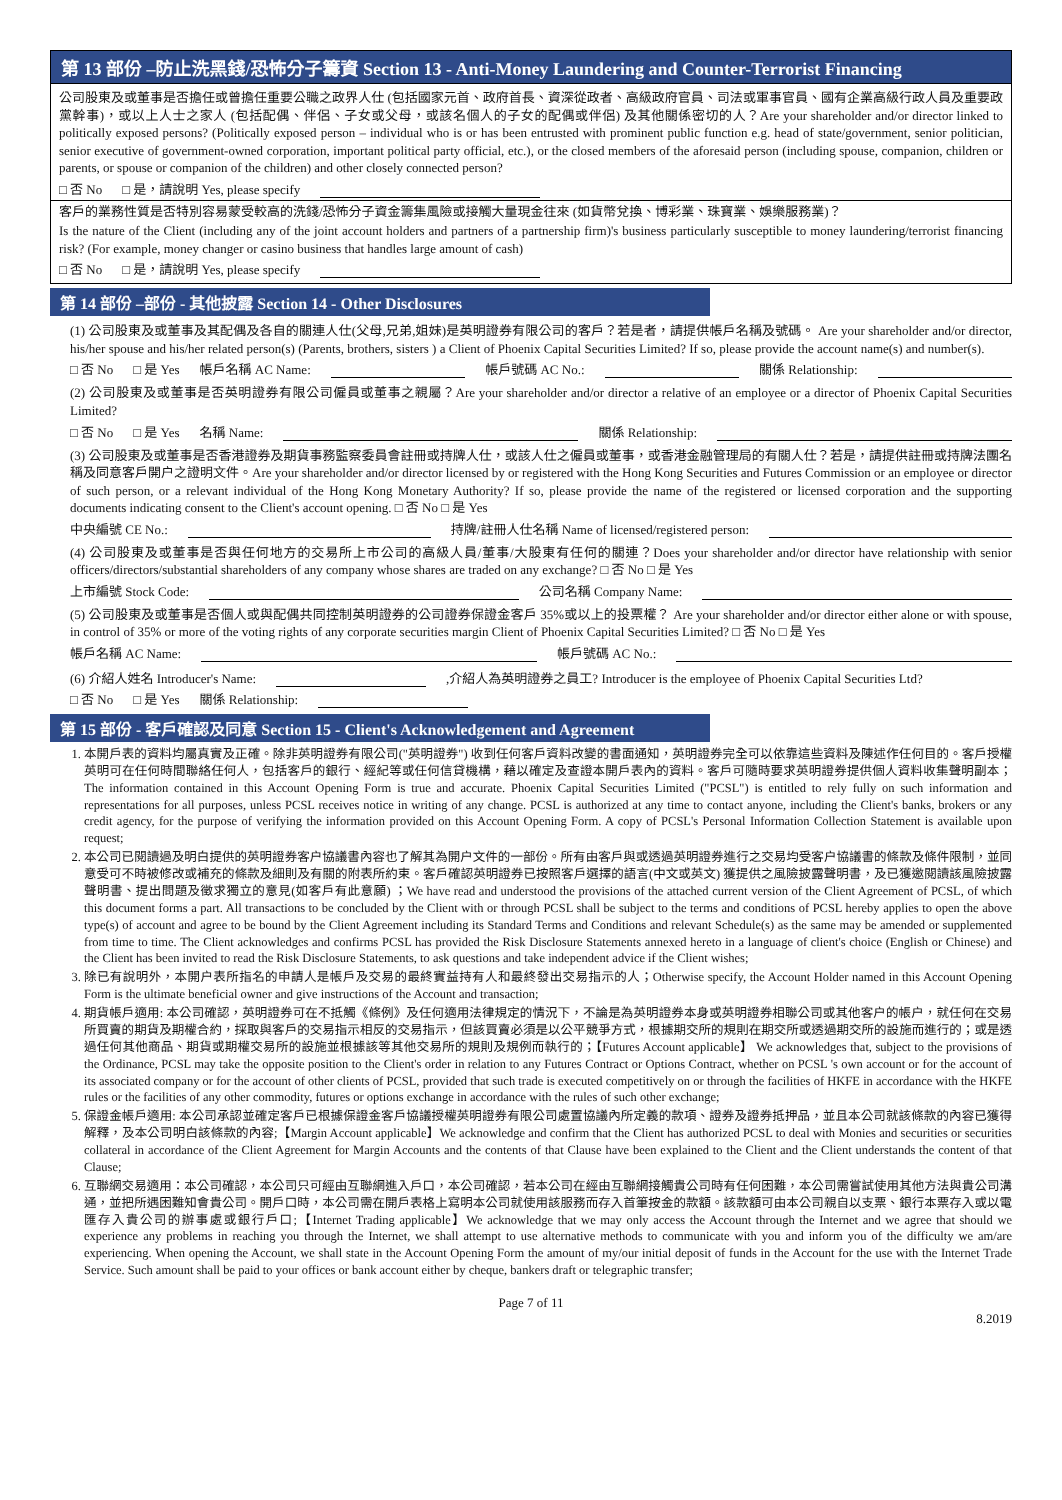第 13 部份 –防止洗黑錢/恐怖分子籌資 Section 13 - Anti-Money Laundering and Counter-Terrorist Financing
公司股東及或董事是否擔任或曾擔任重要公職之政界人仕 (包括國家元首、政府首長、資深從政者、高級政府官員、司法或軍事官員、國有企業高級行政人員及重要政黨幹事)，或以上人士之家人 (包括配偶、伴侶、子女或父母，或該名個人的子女的配偶或伴侶) 及其他關係密切的人？Are your shareholder and/or director linked to politically exposed persons? (Politically exposed person – individual who is or has been entrusted with prominent public function e.g. head of state/government, senior politician, senior executive of government-owned corporation, important political party official, etc.), or the closed members of the aforesaid person (including spouse, companion, children or parents, or spouse or companion of the children) and other closely connected person?
□ 否 No □ 是，請說明 Yes, please specify
客戶的業務性質是否特別容易蒙受較高的洗錢/恐怖分子資金籌集風險或接觸大量現金往來 (如貨幣兌換、博彩業、珠寶業、娛樂服務業)？
Is the nature of the Client (including any of the joint account holders and partners of a partnership firm)'s business particularly susceptible to money laundering/terrorist financing risk? (For example, money changer or casino business that handles large amount of cash)
□ 否 No □ 是，請說明 Yes, please specify
第 14 部份 –部份 - 其他披露 Section 14 - Other Disclosures
(1) 公司股東及或董事及其配偶及各自的關連人仕(父母,兄弟,姐妹)是英明證券有限公司的客戶？若是者，請提供帳戶名稱及號碼。 Are your shareholder and/or director, his/her spouse and his/her related person(s) (Parents, brothers, sisters ) a Client of Phoenix Capital Securities Limited? If so, please provide the account name(s) and number(s).
□ 否 No □ 是 Yes 帳戶名稱 AC Name: 帳戶號碼 AC No.: 關係 Relationship:
(2) 公司股東及或董事是否英明證券有限公司僱員或董事之親屬？Are your shareholder and/or director a relative of an employee or a director of Phoenix Capital Securities Limited?
□ 否 No □ 是 Yes 名稱 Name: 關係 Relationship:
(3) 公司股東及或董事是否香港證券及期貨事務監察委員會註冊或持牌人仕，或該人仕之僱員或董事，或香港金融管理局的有關人仕？若是，請提供註冊或持牌法團名稱及同意客戶開户之證明文件。Are your shareholder and/or director licensed by or registered with the Hong Kong Securities and Futures Commission or an employee or director of such person, or a relevant individual of the Hong Kong Monetary Authority? If so, please provide the name of the registered or licensed corporation and the supporting documents indicating consent to the Client's account opening. □ 否 No □ 是 Yes
中央編號 CE No.: 持牌/註冊人仕名稱 Name of licensed/registered person:
(4) 公司股東及或董事是否與任何地方的交易所上市公司的高級人員/董事/大股東有任何的關連？Does your shareholder and/or director have relationship with senior officers/directors/substantial shareholders of any company whose shares are traded on any exchange? □ 否 No □ 是 Yes
上市編號 Stock Code: 公司名稱 Company Name:
(5) 公司股東及或董事是否個人或與配偶共同控制英明證券的公司證券保證金客戶 35%或以上的投票權？ Are your shareholder and/or director either alone or with spouse, in control of 35% or more of the voting rights of any corporate securities margin Client of Phoenix Capital Securities Limited? □ 否 No □ 是 Yes
帳戶名稱 AC Name: 帳戶號碼 AC No.:
(6) 介紹人姓名 Introducer's Name: ,介紹人為英明證券之員工? Introducer is the employee of Phoenix Capital Securities Ltd?
□ 否 No □ 是 Yes 關係 Relationship:
第 15 部份 - 客戶確認及同意 Section 15 - Client's Acknowledgement and Agreement
1. 本開戶表的資料均屬真實及正確。除非英明證券有限公司("英明證券") 收到任何客戶資料改變的書面通知，英明證券完全可以依靠這些資料及陳述作任何目的。客戶授權英明可在任何時間聯絡任何人，包括客戶的銀行、經紀等或任何信貸機構，藉以確定及查證本開戶表內的資料。客戶可隨時要求英明證券提供個人資料收集聲明副本；The information contained in this Account Opening Form is true and accurate. Phoenix Capital Securities Limited ("PCSL") is entitled to rely fully on such information and representations for all purposes, unless PCSL receives notice in writing of any change. PCSL is authorized at any time to contact anyone, including the Client's banks, brokers or any credit agency, for the purpose of verifying the information provided on this Account Opening Form. A copy of PCSL's Personal Information Collection Statement is available upon request;
2. 本公司已閱讀過及明白提供的英明證券客户協議書內容也了解其為開户文件的一部份。所有由客戶與或透過英明證券進行之交易均受客户協議書的條款及條件限制，並同意受可不時被修改或補充的條款及細則及有關的附表所約束。客戶確認英明證券已按照客戶選擇的語言(中文或英文) 獲提供之風險披露聲明書，及已獲邀閱讀該風險披露聲明書、提出問題及徵求獨立的意見(如客戶有此意願) ；We have read and understood the provisions of the attached current version of the Client Agreement of PCSL, of which this document forms a part. All transactions to be concluded by the Client with or through PCSL shall be subject to the terms and conditions of PCSL hereby applies to open the above type(s) of account and agree to be bound by the Client Agreement including its Standard Terms and Conditions and relevant Schedule(s) as the same may be amended or supplemented from time to time. The Client acknowledges and confirms PCSL has provided the Risk Disclosure Statements annexed hereto in a language of client's choice (English or Chinese) and the Client has been invited to read the Risk Disclosure Statements, to ask questions and take independent advice if the Client wishes;
3. 除已有說明外，本開户表所指名的申請人是帳戶及交易的最終實益持有人和最終發出交易指示的人；Otherwise specify, the Account Holder named in this Account Opening Form is the ultimate beneficial owner and give instructions of the Account and transaction;
4. 期貨帳戶適用: 本公司確認，英明證券可在不抵觸《條例》及任何適用法律規定的情況下，不論是為英明證券本身或英明證券相聯公司或其他客户的帳户，就任何在交易所買賣的期貨及期權合約，採取與客戶的交易指示相反的交易指示，但該買賣必須是以公平競爭方式，根據期交所的規則在期交所或透過期交所的設施而進行的；或是透過任何其他商品、期貨或期權交易所的設施並根據該等其他交易所的規則及規例而執行的；【Futures Account applicable】 We acknowledges that, subject to the provisions of the Ordinance, PCSL may take the opposite position to the Client's order in relation to any Futures Contract or Options Contract, whether on PCSL 's own account or for the account of its associated company or for the account of other clients of PCSL, provided that such trade is executed competitively on or through the facilities of HKFE in accordance with the HKFE rules or the facilities of any other commodity, futures or options exchange in accordance with the rules of such other exchange;
5. 保證金帳戶適用: 本公司承認並確定客戶已根據保證金客戶協議授權英明證券有限公司處置協議內所定義的款項、證券及證券抵押品，並且本公司就該條款的內容已獲得解釋，及本公司明白該條款的內容;【Margin Account applicable】We acknowledge and confirm that the Client has authorized PCSL to deal with Monies and securities or securities collateral in accordance of the Client Agreement for Margin Accounts and the contents of that Clause have been explained to the Client and the Client understands the content of that Clause;
6. 互聯網交易適用：本公司確認，本公司只可經由互聯網進入戶口，本公司確認，若本公司在經由互聯網接觸貴公司時有任何困難，本公司需嘗試使用其他方法與貴公司溝通，並把所遇困難知會貴公司。開戶口時，本公司需在開戶表格上寫明本公司就使用該服務而存入首筆按金的款額。該款額可由本公司親自以支票、銀行本票存入或以電匯存入貴公司的辦事處或銀行戶口;【Internet Trading applicable】We acknowledge that we may only access the Account through the Internet and we agree that should we experience any problems in reaching you through the Internet, we shall attempt to use alternative methods to communicate with you and inform you of the difficulty we am/are experiencing. When opening the Account, we shall state in the Account Opening Form the amount of my/our initial deposit of funds in the Account for the use with the Internet Trade Service. Such amount shall be paid to your offices or bank account either by cheque, bankers draft or telegraphic transfer;
Page 7 of 11
8.2019